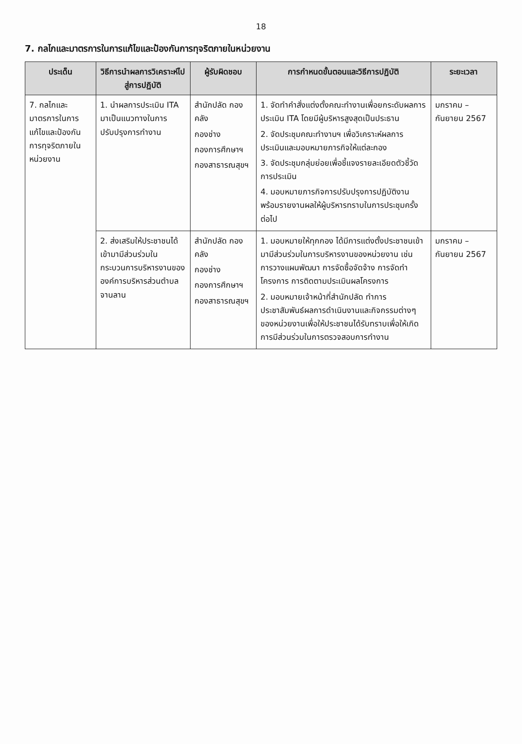18
7. กลไกและมาตรการในการแก้ไขและป้องกันการทุจริตภายในหน่วยงาน
| ประเด็น | วิธีการนำผลการวิเคราะห์ไปสู่การปฏิบัติ | ผู้รับผิดชอบ | การกำหนดขั้นตอนและวิธีการปฏิบัติ | ระยะเวลา |
| --- | --- | --- | --- | --- |
| 7. กลไกและมาตรการในการแก้ไขและป้องกันการทุจริตภายในหน่วยงาน | 1. นำผลการประเมิน ITA มาเป็นแนวทางในการปรับปรุงการทำงาน | สำนักปลัด กองคลัง กองช่าง กองการศึกษาฯ กองสาธารณสุขฯ | 1. จัดทำคำสั่งแต่งตั้งคณะทำงานเพื่อยกระดับผลการประเมิน ITA โดยมีผู้บริหารสูงสุดเป็นประธาน 2. จัดประชุมคณะทำงานฯ เพื่อวิเคราะห์ผลการประเมินและมอบหมายภารกิจให้แต่ละกอง 3. จัดประชุมกลุ่มย่อยเพื่อชี้แจงรายละเอียดตัวชี้วัดการประเมิน 4. มอบหมายภารกิจการปรับปรุงการปฏิบัติงานพร้อมรายงานผลให้ผู้บริหารทราบในการประชุมครั้งต่อไป | มกราคม – กันยายน 2567 |
| | 2. ส่งเสริมให้ประชาชนได้เข้ามามีส่วนร่วมในกระบวนการบริหารงานขององค์การบริหารส่วนตำบลจานลาน | สำนักปลัด กองคลัง กองช่าง กองการศึกษาฯ กองสาธารณสุขฯ | 1. มอบหมายให้ทุกกอง ได้มีการแต่งตั้งประชาชนเข้ามามีส่วนร่วมในการบริหารงานของหน่วยงาน เช่น การวางแผนพัฒนา การจัดซื้อจัดจ้าง การจัดทำโครงการ การติดตามประเมินผลโครงการ 2. มอบหมายเจ้าหน้าที่สำนักปลัด ทำการประชาสัมพันธ์ผลการดำเนินงานและกิจกรรมต่างๆ ของหน่วยงานเพื่อให้ประชาชนได้รับทราบเพื่อให้เกิดการมีส่วนร่วมในการตรวจสอบการทำงาน | มกราคม – กันยายน 2567 |